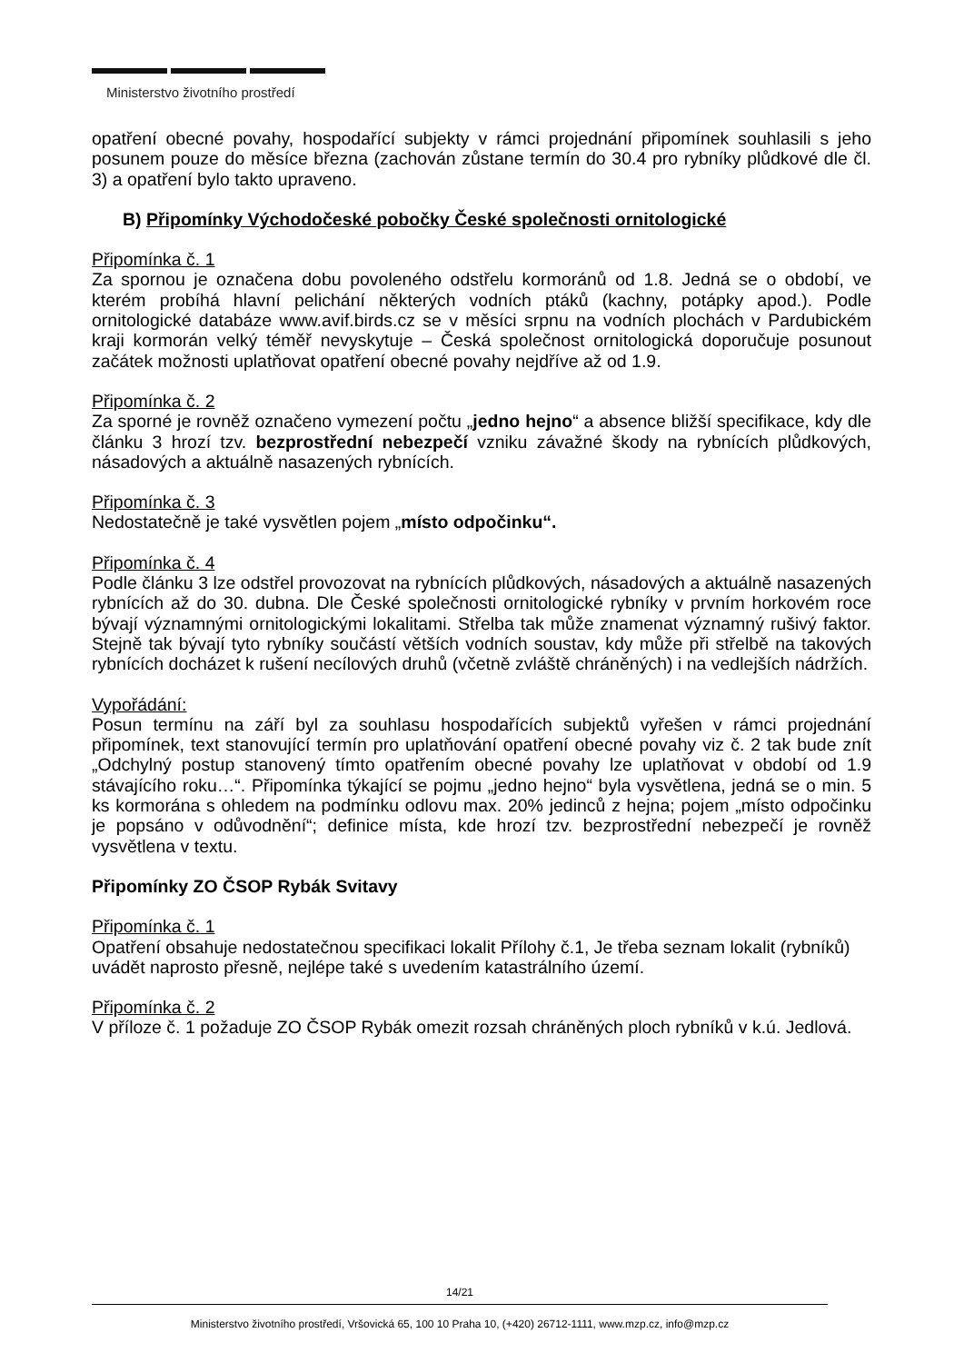Ministerstvo životního prostředí
opatření obecné povahy, hospodařící subjekty v rámci projednání připomínek souhlasili s jeho posunem pouze do měsíce března (zachován zůstane termín do 30.4 pro rybníky plůdkové dle čl. 3) a opatření bylo takto upraveno.
B) Připomínky Východočeské pobočky České společnosti ornitologické
Připomínka č. 1
Za spornou je označena dobu povoleného odstřelu kormoránů od 1.8. Jedná se o období, ve kterém probíhá hlavní pelichání některých vodních ptáků (kachny, potápky apod.). Podle ornitologické databáze www.avif.birds.cz se v měsíci srpnu na vodních plochách v Pardubickém kraji kormorán velký téměř nevyskytuje – Česká společnost ornitologická doporučuje posunout začátek možnosti uplatňovat opatření obecné povahy nejdříve až od 1.9.
Připomínka č. 2
Za sporné je rovněž označeno vymezení počtu „jedno hejno“ a absence bližší specifikace, kdy dle článku 3 hrozí tzv. bezprostřední nebezpečí vzniku závažné škody na rybnících plůdkových, násadových a aktuálně nasazených rybnících.
Připomínka č. 3
Nedostatečně je také vysvětlen pojem „místo odpočinku“.
Připomínka č. 4
Podle článku 3 lze odstřel provozovat na rybnících plůdkových, násadových a aktuálně nasazených rybnících až do 30. dubna. Dle České společnosti ornitologické rybníky v prvním horkovém roce bývají významnými ornitologickými lokalitami. Střelba tak může znamenat významný rušivý faktor. Stejně tak bývají tyto rybníky součástí větších vodních soustav, kdy může při střelbě na takových rybnících docházet k rušení necílových druhů (včetně zvláště chráněných) i na vedlejších nádržích.
Vypořádání:
Posun termínu na září byl za souhlasu hospodařících subjektů vyřešen v rámci projednání připomínek, text stanovující termín pro uplatňování opatření obecné povahy viz č. 2 tak bude znít „Odchylný postup stanovený tímto opatřením obecné povahy lze uplatňovat v období od 1.9 stávajícího roku…“. Připomínka týkající se pojmu „jedno hejno“ byla vysvětlena, jedná se o min. 5 ks kormorána s ohledem na podmínku odlovu max. 20% jedinců z hejna; pojem „místo odpočinku je popsáno v odůvodnění“; definice místa, kde hrozí tzv. bezprostřední nebezpečí je rovněž vysvětlena v textu.
Připomínky ZO ČSOP Rybák Svitavy
Připomínka č. 1
Opatření obsahuje nedostatečnou specifikaci lokalit Přílohy č.1, Je třeba seznam lokalit (rybníků) uvádět naprosto přesně, nejlépe také s uvedením katastrálního území.
Připomínka č. 2
V příloze č. 1 požaduje ZO ČSOP Rybák omezit rozsah chráněných ploch rybníků v k.ú. Jedlová.
14/21
Ministerstvo životního prostředí, Vršovická 65, 100 10 Praha 10, (+420) 26712-1111, www.mzp.cz, info@mzp.cz